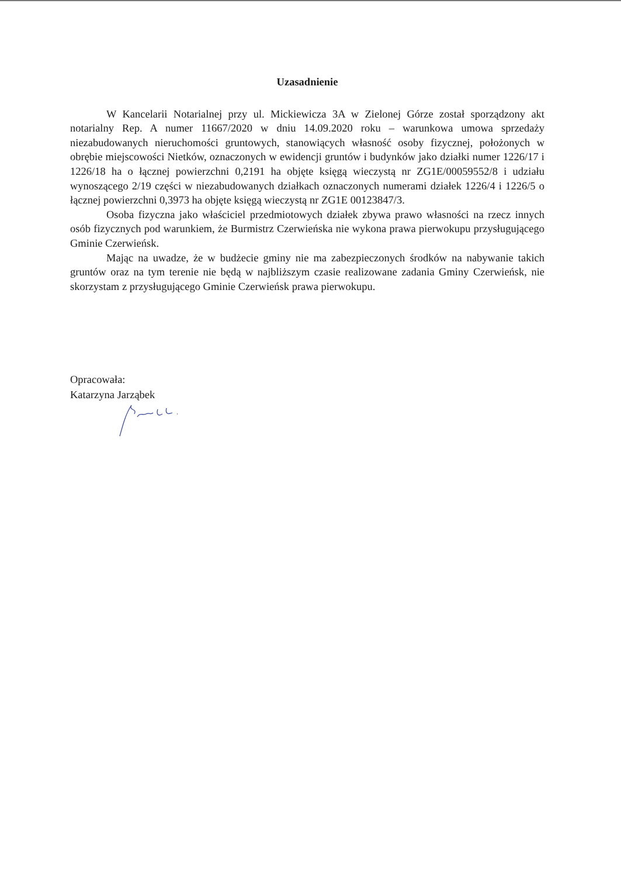Uzasadnienie
W Kancelarii Notarialnej przy ul. Mickiewicza 3A w Zielonej Górze został sporządzony akt notarialny Rep. A numer 11667/2020 w dniu 14.09.2020 roku – warunkowa umowa sprzedaży niezabudowanych nieruchomości gruntowych, stanowiących własność osoby fizycznej, położonych w obrębie miejscowości Nietków, oznaczonych w ewidencji gruntów i budynków jako działki numer 1226/17 i 1226/18 ha o łącznej powierzchni 0,2191 ha objęte księgą wieczystą nr ZG1E/00059552/8 i udziału wynoszącego 2/19 części w niezabudowanych działkach oznaczonych numerami działek 1226/4 i 1226/5 o łącznej powierzchni 0,3973 ha objęte księgą wieczystą nr ZG1E 00123847/3.
Osoba fizyczna jako właściciel przedmiotowych działek zbywa prawo własności na rzecz innych osób fizycznych pod warunkiem, że Burmistrz Czerwieńska nie wykona prawa pierwokupu przysługującego Gminie Czerwieńsk.
Mając na uwadze, że w budżecie gminy nie ma zabezpieczonych środków na nabywanie takich gruntów oraz na tym terenie nie będą w najbliższym czasie realizowane zadania Gminy Czerwieńsk, nie skorzystam z przysługującego Gminie Czerwieńsk prawa pierwokupu.
Opracowała:
Katarzyna Jarząbek